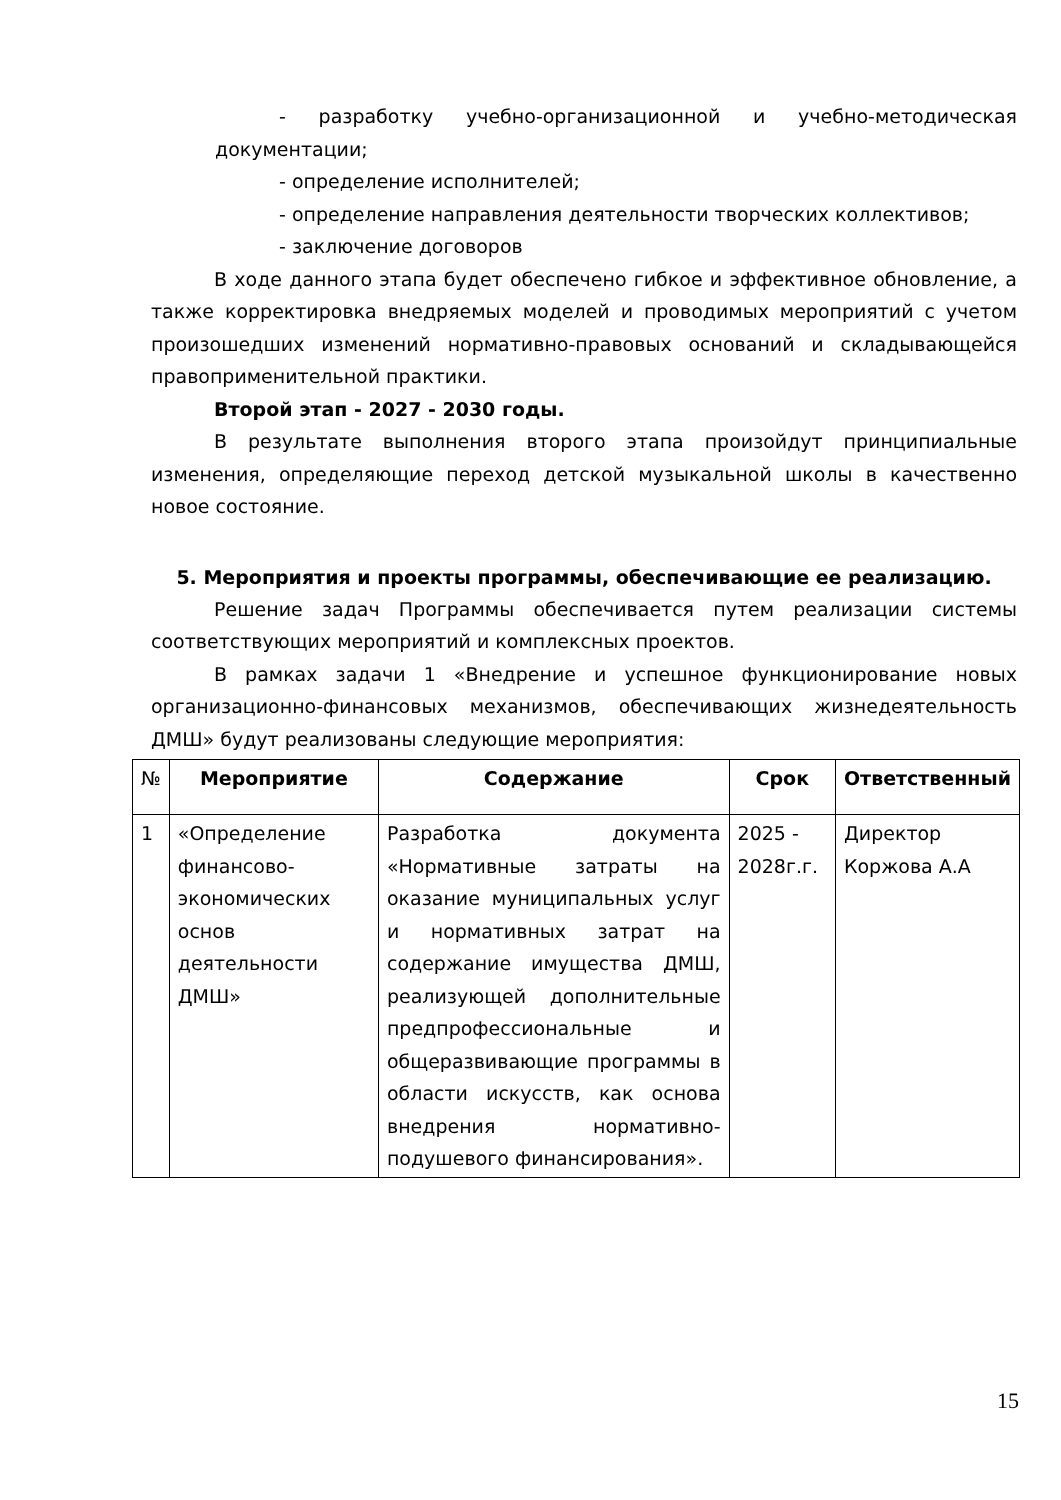- разработку учебно-организационной и учебно-методическая документации;
- определение исполнителей;
- определение направления деятельности творческих коллективов;
- заключение договоров
В ходе данного этапа будет обеспечено гибкое и эффективное обновление, а также корректировка внедряемых моделей и проводимых мероприятий с учетом произошедших изменений нормативно-правовых оснований и складывающейся правоприменительной практики.
Второй этап - 2027 - 2030 годы.
В результате выполнения второго этапа произойдут принципиальные изменения, определяющие переход детской музыкальной школы в качественно новое состояние.
5. Мероприятия и проекты программы, обеспечивающие ее реализацию.
Решение задач Программы обеспечивается путем реализации системы соответствующих мероприятий и комплексных проектов.
В рамках задачи 1 «Внедрение и успешное функционирование новых организационно-финансовых механизмов, обеспечивающих жизнедеятельность ДМШ» будут реализованы следующие мероприятия:
| № | Мероприятие | Содержание | Срок | Ответственный |
| --- | --- | --- | --- | --- |
| 1 | «Определение финансово-экономических основ деятельности ДМШ» | Разработка документа «Нормативные затраты на оказание муниципальных услуг и нормативных затрат на содержание имущества ДМШ, реализующей дополнительные предпрофессиональные и общеразвивающие программы в области искусств, как основа внедрения нормативно-подушевого финансирования». | 2025 - 2028г.г. | Директор Коржова А.А |
15